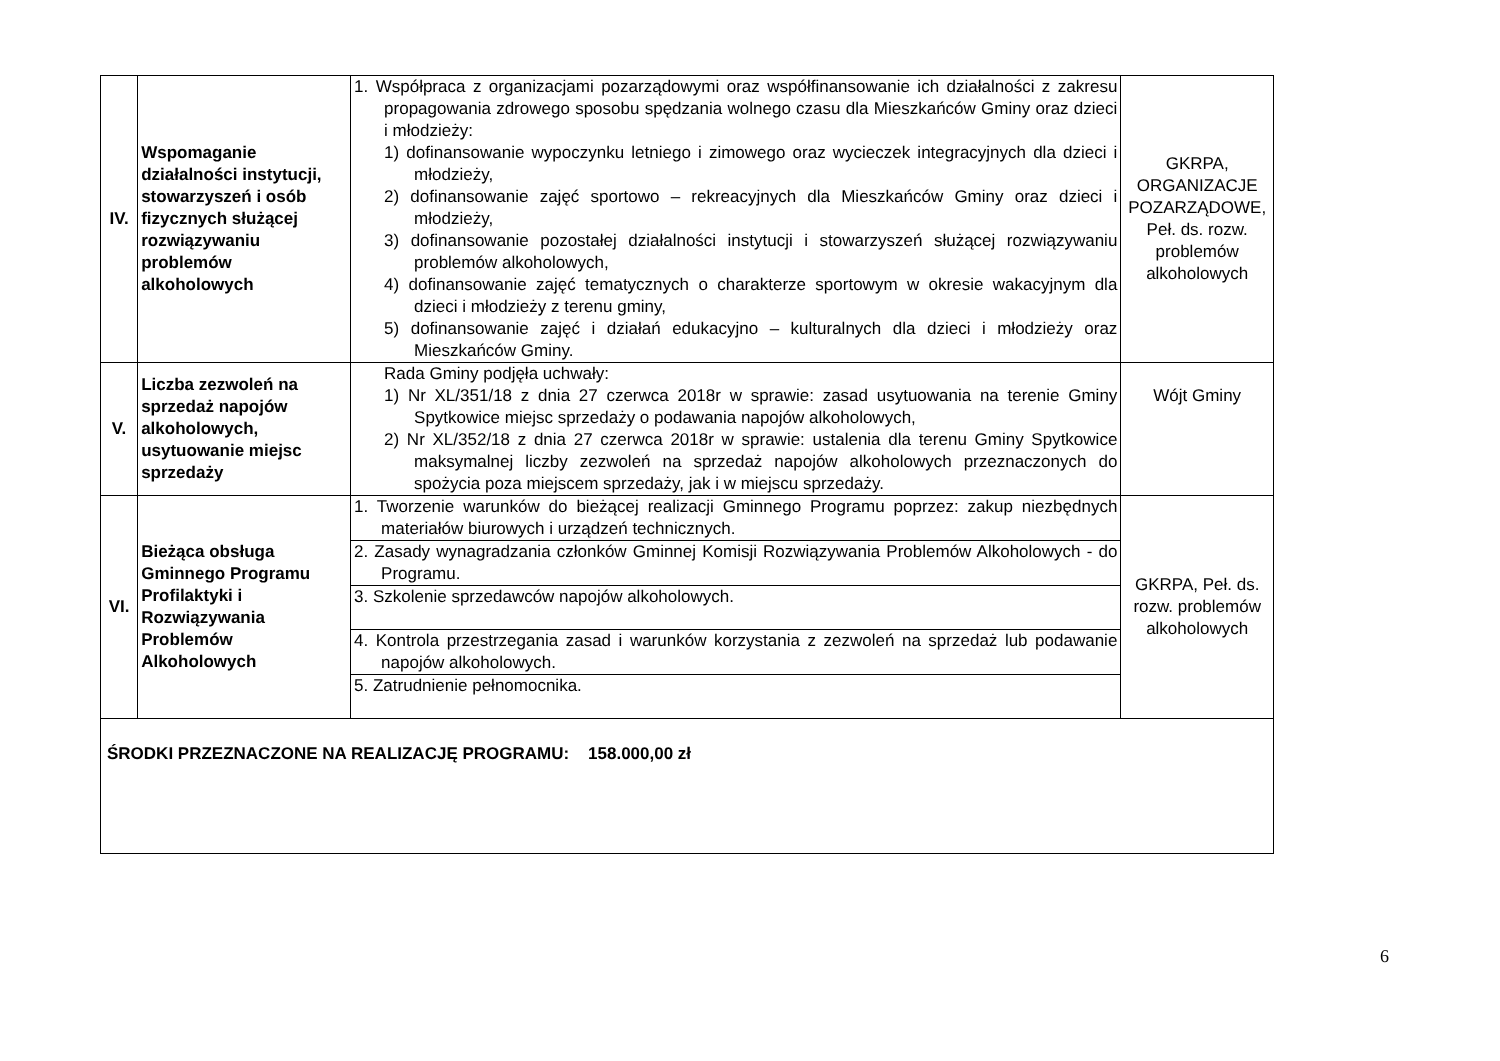| IV. | Wspomaganie działalności instytucji, stowarzyszeń i osób fizycznych służącej rozwiązywaniu problemów alkoholowych | 1. Współpraca z organizacjami pozarządowymi oraz współfinansowanie ich działalności z zakresu propagowania zdrowego sposobu spędzania wolnego czasu dla Mieszkańców Gminy oraz dzieci i młodzieży: 1) dofinansowanie wypoczynku letniego i zimowego oraz wycieczek integracyjnych dla dzieci i młodzieży, 2) dofinansowanie zajęć sportowo – rekreacyjnych dla Mieszkańców Gminy oraz dzieci i młodzieży, 3) dofinansowanie pozostałej działalności instytucji i stowarzyszeń służącej rozwiązywaniu problemów alkoholowych, 4) dofinansowanie zajęć tematycznych o charakterze sportowym w okresie wakacyjnym dla dzieci i młodzieży z terenu gminy, 5) dofinansowanie zajęć i działań edukacyjno – kulturalnych dla dzieci i młodzieży oraz Mieszkańców Gminy. | GKRPA, ORGANIZACJE POZARZĄDOWE, Peł. ds. rozw. problemów alkoholowych |
| V. | Liczba zezwoleń na sprzedaż napojów alkoholowych, usytuowanie miejsc sprzedaży | Rada Gminy podjęła uchwały: 1) Nr XL/351/18 z dnia 27 czerwca 2018r w sprawie: zasad usytuowania na terenie Gminy Spytkowice miejsc sprzedaży o podawania napojów alkoholowych, 2) Nr XL/352/18 z dnia 27 czerwca 2018r w sprawie: ustalenia dla terenu Gminy Spytkowice maksymalnej liczby zezwoleń na sprzedaż napojów alkoholowych przeznaczonych do spożycia poza miejscem sprzedaży, jak i w miejscu sprzedaży. | Wójt Gminy |
| VI. | Bieżąca obsługa Gminnego Programu Profilaktyki i Rozwiązywania Problemów Alkoholowych | 1. Tworzenie warunków do bieżącej realizacji Gminnego Programu poprzez: zakup niezbędnych materiałów biurowych i urządzeń technicznych. 2. Zasady wynagradzania członków Gminnej Komisji Rozwiązywania Problemów Alkoholowych - do Programu. 3. Szkolenie sprzedawców napojów alkoholowych. 4. Kontrola przestrzegania zasad i warunków korzystania z zezwoleń na sprzedaż lub podawanie napojów alkoholowych. 5. Zatrudnienie pełnomocnika. | GKRPA, Peł. ds. rozw. problemów alkoholowych |
| ŚRODKI PRZEZNACZONE NA REALIZACJĘ PROGRAMU: 158.000,00 zł | | | |
6